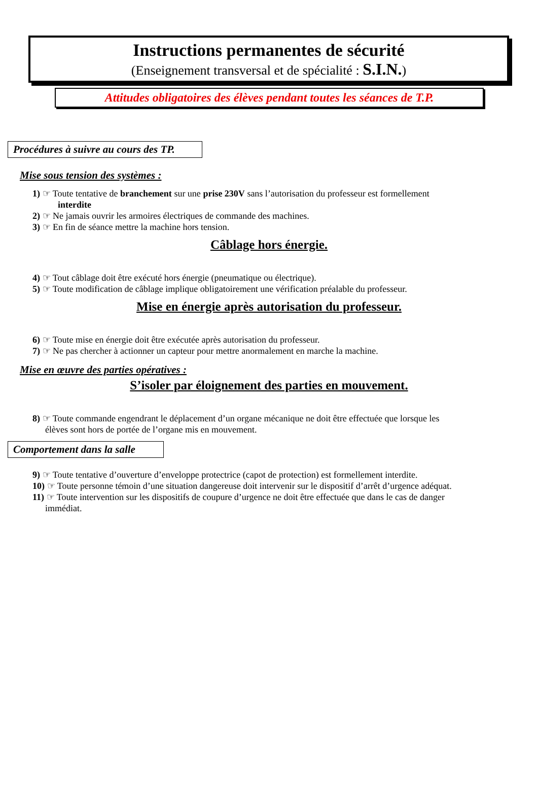Instructions permanentes de sécurité
(Enseignement transversal et de spécialité : S.I.N.)
Attitudes obligatoires des élèves pendant toutes les séances de T.P.
Procédures à suivre au cours des TP.
Mise sous tension des systèmes :
1) ☞ Toute tentative de branchement sur une prise 230V sans l’autorisation du professeur est formellement
interdite
2) ☞ Ne jamais ouvrir les armoires électriques de commande des machines.
3) ☞ En fin de séance mettre la machine hors tension.
Câblage hors énergie.
4) ☞ Tout câblage doit être exécuté hors énergie (pneumatique ou électrique).
5) ☞ Toute modification de câblage implique obligatoirement une vérification préalable du professeur.
Mise en énergie après autorisation du professeur.
6) ☞ Toute mise en énergie doit être exécutée après autorisation du professeur.
7) ☞ Ne pas chercher à actionner un capteur pour mettre anormalement en marche la machine.
Mise en œuvre des parties opératives :
S’isoler par éloignement des parties en mouvement.
8) ☞ Toute commande engendrant le déplacement d’un organe mécanique ne doit être effectuée que lorsque les
élèves sont hors de portée de l’organe mis en mouvement.
Comportement dans la salle
9) ☞ Toute tentative d’ouverture d’enveloppe protectrice (capot de protection) est formellement interdite.
10) ☞ Toute personne témoin d’une situation dangereuse doit intervenir sur le dispositif d’arrêt d’urgence adéquat.
11) ☞ Toute intervention sur les dispositifs de coupure d’urgence ne doit être effectuée que dans le cas de danger
immédiat.